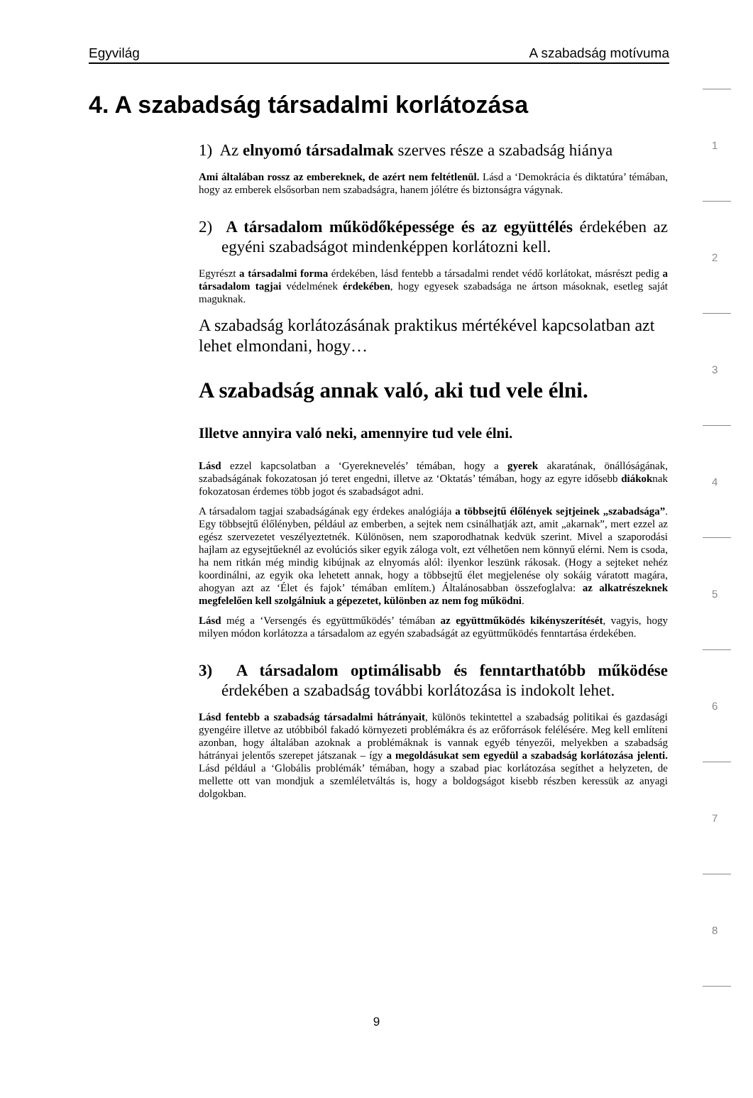Egyvilág A szabadság motívuma
4. A szabadság társadalmi korlátozása
1
2
3
4
5
6
7
8
1) Az elnyomó társadalmak szerves része a szabadság hiánya
Ami általában rossz az embereknek, de azért nem feltétlenül. Lásd a ‘Demokrácia és diktatúra’ témában, hogy az emberek elsősorban nem szabadságra, hanem jólétre és biztonságra vágynak.
2) A társadalom működőképessége és az együttélés érdekében az egyéni szabadságot mindenképpen korlátozni kell.
Egyrészt a társadalmi forma érdekében, lásd fentebb a társadalmi rendet védő korlátokat, másrészt pedig a társadalom tagjai védelmének érdekében, hogy egyesek szabadsága ne ártson másoknak, esetleg saját maguknak.
A szabadság korlátozásának praktikus mértékével kapcsolatban azt lehet elmondani, hogy…
A szabadság annak való, aki tud vele élni.
Illetve annyira való neki, amennyire tud vele élni.
Lásd ezzel kapcsolatban a ‘Gyereknevelés’ témában, hogy a gyerek akaratának, önállóságának, szabadságának fokozatosan jó teret engedni, illetve az ‘Oktatás’ témában, hogy az egyre idősebb diákoknak fokozatosan érdemes több jogot és szabadságot adni.
A társadalom tagjai szabadságának egy érdekes analógiája a többsejtű élőlények sejtjeinek „szabadsága”. Egy többsejtű élőlényben, például az emberben, a sejtek nem csinálhatják azt, amit „akarnak”, mert ezzel az egész szervezetet veszélyeztetnék. Különösen, nem szaporodhatnak kedvük szerint. Mivel a szaporodási hajlam az egysejtűeknél az evolúciós siker egyik záloga volt, ezt vélhetően nem könnyű elérni. Nem is csoda, ha nem ritkán még mindig kibújnak az elnyomás alól: ilyenkor leszünk rákosak. (Hogy a sejteket nehéz koordinálni, az egyik oka lehetett annak, hogy a többsejtű élet megjelenése oly sokáig váratott magára, ahogyan azt az ‘Élet és fajok’ témában említem.) Általánosabban összefoglalva: az alkatrészeknek megfelelően kell szolgálniuk a gépezetet, különben az nem fog működni.
Lásd még a ‘Versengés és együttműködés’ témában az együttműködés kikényszerítését, vagyis, hogy milyen módon korlátozza a társadalom az egyén szabadságát az együttműködés fenntartása érdekében.
3) A társadalom optimálisabb és fenntarthatóbb működése érdekében a szabadság további korlátozása is indokolt lehet.
Lásd fentebb a szabadság társadalmi hátrányait, különös tekintettel a szabadság politikai és gazdasági gyengéire illetve az utóbbiból fakadó környezeti problémákra és az erőforrások felélésére. Meg kell említeni azonban, hogy általában azoknak a problémáknak is vannak egyéb tényezői, melyekben a szabadság hátrányai jelentős szerepet játszanak – így a megoldásukat sem egyedül a szabadság korlátozása jelenti. Lásd például a ‘Globális problémák’ témában, hogy a szabad piac korlátozása segíthet a helyzeten, de mellette ott van mondjuk a szemléletváltás is, hogy a boldogságot kisebb részben keressük az anyagi dolgokban.
9